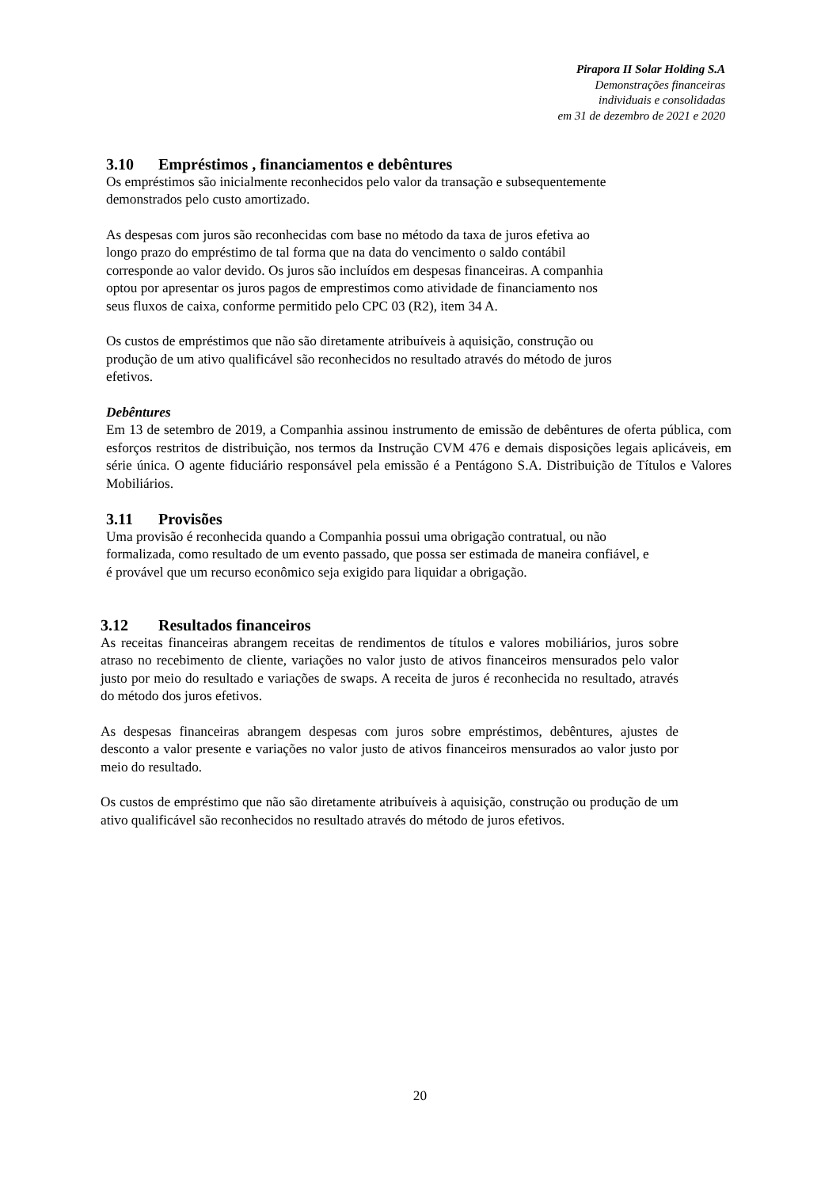Pirapora II Solar Holding S.A
Demonstrações financeiras
individuais e consolidadas
em 31 de dezembro de 2021 e 2020
3.10 Empréstimos , financiamentos e debêntures
Os empréstimos são inicialmente reconhecidos pelo valor da transação e subsequentemente
demonstrados pelo custo amortizado.
As despesas com juros são reconhecidas com base no método da taxa de juros efetiva ao
longo prazo do empréstimo de tal forma que na data do vencimento o saldo contábil
corresponde ao valor devido. Os juros são incluídos em despesas financeiras. A companhia
optou por apresentar os juros pagos de emprestimos como atividade de financiamento nos
seus fluxos de caixa, conforme permitido pelo CPC 03 (R2), item 34 A.
Os custos de empréstimos que não são diretamente atribuíveis à aquisição, construção ou
produção de um ativo qualificável são reconhecidos no resultado através do método de juros
efetivos.
Debêntures
Em 13 de setembro de 2019, a Companhia assinou instrumento de emissão de debêntures de oferta pública, com esforços restritos de distribuição, nos termos da Instrução CVM 476 e demais disposições legais aplicáveis, em série única. O agente fiduciário responsável pela emissão é a Pentágono S.A. Distribuição de Títulos e Valores Mobiliários.
3.11 Provisões
Uma provisão é reconhecida quando a Companhia possui uma obrigação contratual, ou não
formalizada, como resultado de um evento passado, que possa ser estimada de maneira confiável, e
é provável que um recurso econômico seja exigido para liquidar a obrigação.
3.12 Resultados financeiros
As receitas financeiras abrangem receitas de rendimentos de títulos e valores mobiliários, juros sobre atraso no recebimento de cliente, variações no valor justo de ativos financeiros mensurados pelo valor justo por meio do resultado e variações de swaps. A receita de juros é reconhecida no resultado, através do método dos juros efetivos.
As despesas financeiras abrangem despesas com juros sobre empréstimos, debêntures, ajustes de desconto a valor presente e variações no valor justo de ativos financeiros mensurados ao valor justo por meio do resultado.
Os custos de empréstimo que não são diretamente atribuíveis à aquisição, construção ou produção de um ativo qualificável são reconhecidos no resultado através do método de juros efetivos.
20